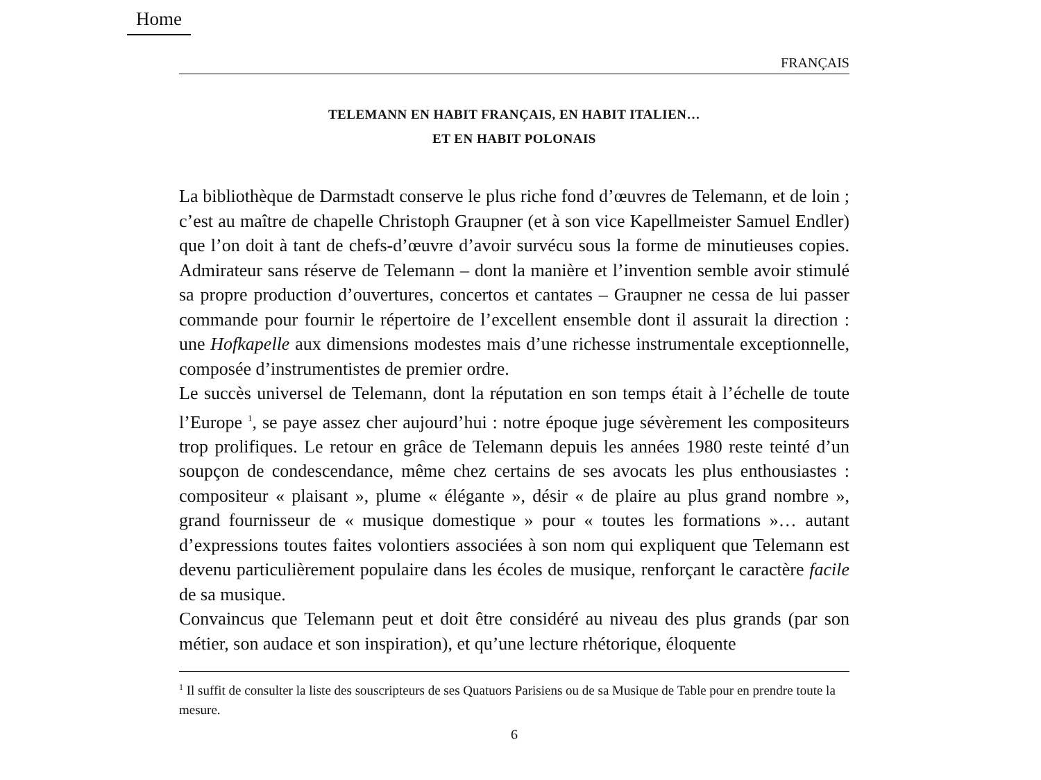Home
FRANÇAIS
TELEMANN EN HABIT FRANÇAIS, EN HABIT ITALIEN…
ET EN HABIT POLONAIS
La bibliothèque de Darmstadt conserve le plus riche fond d’œuvres de Telemann, et de loin ; c’est au maître de chapelle Christoph Graupner (et à son vice Kapellmeister Samuel Endler) que l’on doit à tant de chefs-d’œuvre d’avoir survécu sous la forme de minutieuses copies. Admirateur sans réserve de Telemann – dont la manière et l’invention semble avoir stimulé sa propre production d’ouvertures, concertos et cantates – Graupner ne cessa de lui passer commande pour fournir le répertoire de l’excellent ensemble dont il assurait la direction : une Hofkapelle aux dimensions modestes mais d’une richesse instrumentale exceptionnelle, composée d’instrumentistes de premier ordre.
Le succès universel de Telemann, dont la réputation en son temps était à l’échelle de toute l’Europe <sup>1</sup>, se paye assez cher aujourd’hui : notre époque juge sévèrement les compositeurs trop prolifiques. Le retour en grâce de Telemann depuis les années 1980 reste teinté d’un soupçon de condescendance, même chez certains de ses avocats les plus enthousiastes : compositeur « plaisant », plume « élégante », désir « de plaire au plus grand nombre », grand fournisseur de « musique domestique » pour « toutes les formations »… autant d’expressions toutes faites volontiers associées à son nom qui expliquent que Telemann est devenu particulièrement populaire dans les écoles de musique, renforçant le caractère facile de sa musique.
Convaincus que Telemann peut et doit être considéré au niveau des plus grands (par son métier, son audace et son inspiration), et qu’une lecture rhétorique, éloquente
<sup>1</sup> Il suffit de consulter la liste des souscripteurs de ses Quatuors Parisiens ou de sa Musique de Table pour en prendre toute la mesure.
6